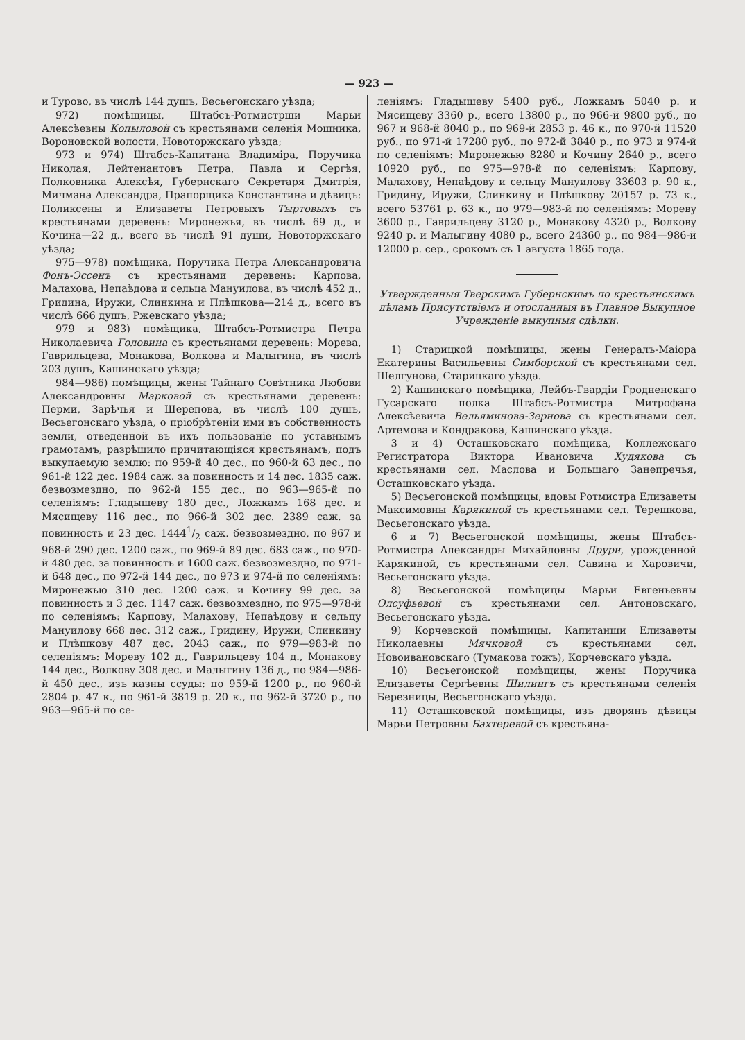— 923 —
и Турово, въ числѣ 144 душъ, Весьегонскаго уѣзда;
972) помѣщицы, Штабсъ-Ротмистрши Марьи Алексѣевны Копыловой съ крестьянами селенія Мошника, Вороновской волости, Новоторжскаго уѣзда;
973 и 974) Штабсъ-Капитана Владиміра, Поручика Николая, Лейтенантовъ Петра, Павла и Сергѣя, Полковника Алексѣя, Губернскаго Секретаря Дмитрія, Мичмана Александра, Прапорщика Константина и дѣвицъ: Поликсены и Елизаветы Петровыхъ Тыртовыхъ съ крестьянами деревень: Миронежья, въ числѣ 69 д., и Кочина—22 д., всего въ числѣ 91 души, Новоторжскаго уѣзда;
975—978) помѣщика, Поручика Петра Александровича Фонъ-Эссенъ съ крестьянами деревень: Карпова, Малахова, Непаѣдова и сельца Мануилова, въ числѣ 452 д., Гридина, Иружи, Слинкина и Плѣшкова—214 д., всего въ числѣ 666 душъ, Ржевскаго уѣзда;
979 и 983) помѣщика, Штабсъ-Ротмистра Петра Николаевича Головина съ крестьянами деревень: Морева, Гаврильцева, Монакова, Волкова и Малыгина, въ числѣ 203 душъ, Кашинскаго уѣзда;
984—986) помѣщицы, жены Тайнаго Совѣтника Любови Александровны Марковой съ крестьянами деревень: Перми, Зарѣчья и Шерепова, въ числѣ 100 душъ, Весьегонскаго уѣзда, о пріобрѣтеніи ими въ собственность земли, отведенной въ ихъ пользованіе по уставнымъ грамотамъ, разрѣшило причитающіяся крестьянамъ, подъ выкупаемую землю: по 959-й 40 дес., по 960-й 63 дес., по 961-й 122 дес. 1984 саж. за повинность и 14 дес. 1835 саж. безвозмездно, по 962-й 155 дес., по 963—965-й по селеніямъ: Гладышеву 180 дес., Ложкамъ 168 дес. и Мясищеву 116 дес., по 966-й 302 дес. 2389 саж. за повинность и 23 дес. 14441/2 саж. безвозмездно, по 967 и 968-й 290 дес. 1200 саж., по 969-й 89 дес. 683 саж., по 970-й 480 дес. за повинность и 1600 саж. безвозмездно, по 971-й 648 дес., по 972-й 144 дес., по 973 и 974-й по селеніямъ: Миронежью 310 дес. 1200 саж. и Кочину 99 дес. за повинность и 3 дес. 1147 саж. безвозмездно, по 975—978-й по селеніямъ: Карпову, Малахову, Непаѣдову и сельцу Мануилову 668 дес. 312 саж., Гридину, Иружи, Слинкину и Плѣшкову 487 дес. 2043 саж., по 979—983-й по селеніямъ: Мореву 102 д., Гаврильцеву 104 д., Монакову 144 дес., Волкову 308 дес. и Малыгину 136 д., по 984—986-й 450 дес., изъ казны ссуды: по 959-й 1200 р., по 960-й 2804 р. 47 к., по 961-й 3819 р. 20 к., по 962-й 3720 р., по 963—965-й по се-
леніямъ: Гладышеву 5400 руб., Ложкамъ 5040 р. и Мясищеву 3360 р., всего 13800 р., по 966-й 9800 руб., по 967 и 968-й 8040 р., по 969-й 2853 р. 46 к., по 970-й 11520 руб., по 971-й 17280 руб., по 972-й 3840 р., по 973 и 974-й по селеніямъ: Миронежью 8280 и Кочину 2640 р., всего 10920 руб., по 975—978-й по селеніямъ: Карпову, Малахову, Непаѣдову и сельцу Мануилову 33603 р. 90 к., Гридину, Иружи, Слинкину и Плѣшкову 20157 р. 73 к., всего 53761 р. 63 к., по 979—983-й по селеніямъ: Мореву 3600 р., Гаврильцеву 3120 р., Монакову 4320 р., Волкову 9240 р. и Малыгину 4080 р., всего 24360 р., по 984—986-й 12000 р. сер., срокомъ съ 1 августа 1865 года.
Утвержденныя Тверскимъ Губернскимъ по крестьянскимъ дѣламъ Присутствіемъ и отосланныя въ Главное Выкупное Учрежденіе выкупныя сдѣлки.
1) Старицкой помѣщицы, жены Генералъ-Маіора Екатерины Васильевны Симборской съ крестьянами сел. Шелгунова, Старицкаго уѣзда.
2) Кашинскаго помѣщика, Лейбъ-Гвардіи Гродненскаго Гусарскаго полка Штабсъ-Ротмистра Митрофана Алексѣевича Вельяминова-Зернова съ крестьянами сел. Артемова и Кондракова, Кашинскаго уѣзда.
3 и 4) Осташковскаго помѣщика, Коллежскаго Регистратора Виктора Ивановича Худякова съ крестьянами сел. Маслова и Большаго Занепречья, Осташковскаго уѣзда.
5) Весьегонской помѣщицы, вдовы Ротмистра Елизаветы Максимовны Карякиной съ крестьянами сел. Терешкова, Весьегонскаго уѣзда.
6 и 7) Весьегонской помѣщицы, жены Штабсъ-Ротмистра Александры Михайловны Друри, урожденной Карякиной, съ крестьянами сел. Савина и Харовичи, Весьегонскаго уѣзда.
8) Весьегонской помѣщицы Марьи Евгеньевны Олсуфьевой съ крестьянами сел. Антоновскаго, Весьегонскаго уѣзда.
9) Корчевской помѣщицы, Капитанши Елизаветы Николаевны Мячковой съ крестьянами сел. Новоивановскаго (Тумакова тожъ), Корчевскаго уѣзда.
10) Весьегонской помѣщицы, жены Поручика Елизаветы Сергѣевны Шилингъ съ крестьянами селенія Березницы, Весьегонскаго уѣзда.
11) Осташковской помѣщицы, изъ дворянъ дѣвицы Марьи Петровны Бахтеревой съ крестьяна-